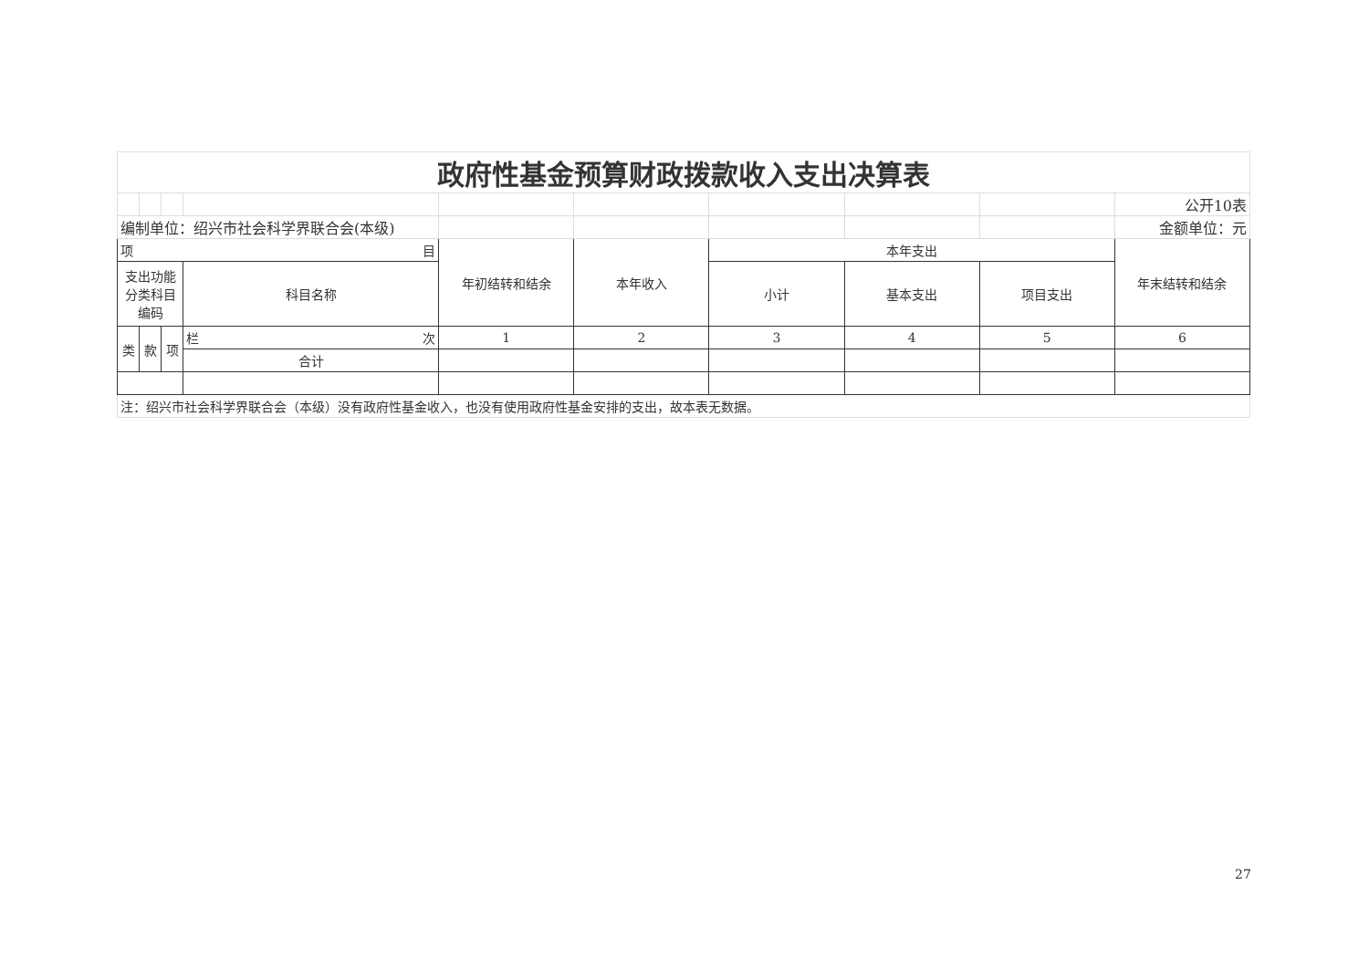| 政府性基金预算财政拨款收入支出决算表 | | | | | | | | | |
| | | | | | | | | | 公开10表 |
| 编制单位：绍兴市社会科学界联合会(本级) | | | | | | | | | 金额单位：元 |
| 项 目 | | | | 年初结转和结余 | 本年收入 | 本年支出 | | | 年末结转和结余 |
| 支出功能分类科目编码 | | | 科目名称 | | | 小计 | 基本支出 | 项目支出 | |
| 类 | 款 | 项 | 栏 次 | 1 | 2 | 3 | 4 | 5 | 6 |
| | | | 合计 | | | | | | |
| 注：绍兴市社会科学界联合会（本级）没有政府性基金收入，也没有使用政府性基金安排的支出，故本表无数据。 | | | | | | | | | |
27